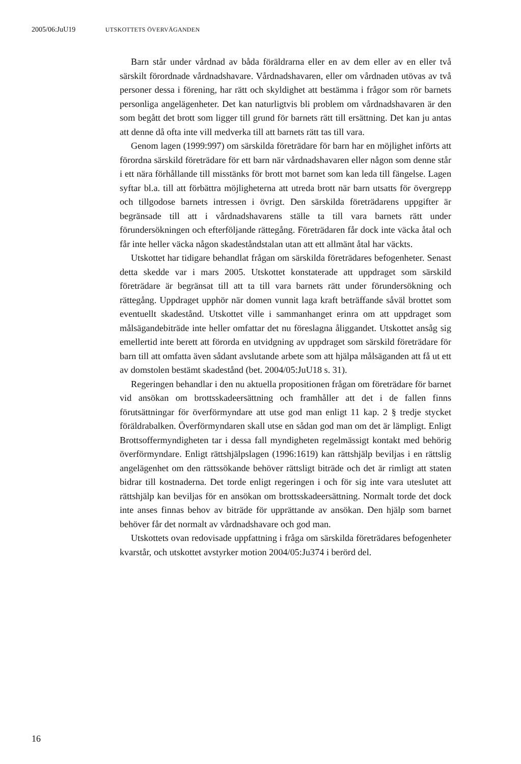2005/06:JuU19 UTSKOTTETS ÖVERVÄGANDEN
Barn står under vårdnad av båda föräldrarna eller en av dem eller av en eller två särskilt förordnade vårdnadshavare. Vårdnadshavaren, eller om vårdnaden utövas av två personer dessa i förening, har rätt och skyldighet att bestämma i frågor som rör barnets personliga angelägenheter. Det kan naturligtvis bli problem om vårdnadshavaren är den som begått det brott som ligger till grund för barnets rätt till ersättning. Det kan ju antas att denne då ofta inte vill medverka till att barnets rätt tas till vara.
Genom lagen (1999:997) om särskilda företrädare för barn har en möjlighet införts att förordna särskild företrädare för ett barn när vårdnadshavaren eller någon som denne står i ett nära förhållande till misstänks för brott mot barnet som kan leda till fängelse. Lagen syftar bl.a. till att förbättra möjligheterna att utreda brott när barn utsatts för övergrepp och tillgodose barnets intressen i övrigt. Den särskilda företrädarens uppgifter är begränsade till att i vårdnadshavarens ställe ta till vara barnets rätt under förundersökningen och efterföljande rättegång. Företrädaren får dock inte väcka åtal och får inte heller väcka någon skadeståndstalan utan att ett allmänt åtal har väckts.
Utskottet har tidigare behandlat frågan om särskilda företrädares befogenheter. Senast detta skedde var i mars 2005. Utskottet konstaterade att uppdraget som särskild företrädare är begränsat till att ta till vara barnets rätt under förundersökning och rättegång. Uppdraget upphör när domen vunnit laga kraft beträffande såväl brottet som eventuellt skadestånd. Utskottet ville i sammanhanget erinra om att uppdraget som målsägandebiträde inte heller omfattar det nu föreslagna åliggandet. Utskottet ansåg sig emellertid inte berett att förorda en utvidgning av uppdraget som särskild företrädare för barn till att omfatta även sådant avslutande arbete som att hjälpa målsäganden att få ut ett av domstolen bestämt skadestånd (bet. 2004/05:JuU18 s. 31).
Regeringen behandlar i den nu aktuella propositionen frågan om företrädare för barnet vid ansökan om brottsskadeersättning och framhåller att det i de fallen finns förutsättningar för överförmyndare att utse god man enligt 11 kap. 2 § tredje stycket föräldrabalken. Överförmyndaren skall utse en sådan god man om det är lämpligt. Enligt Brottsoffermyndigheten tar i dessa fall myndigheten regelmässigt kontakt med behörig överförmyndare. Enligt rättshjälpslagen (1996:1619) kan rättshjälp beviljas i en rättslig angelägenhet om den rättssökande behöver rättsligt biträde och det är rimligt att staten bidrar till kostnaderna. Det torde enligt regeringen i och för sig inte vara uteslutet att rättshjälp kan beviljas för en ansökan om brottsskadeersättning. Normalt torde det dock inte anses finnas behov av biträde för upprättande av ansökan. Den hjälp som barnet behöver får det normalt av vårdnadshavare och god man.
Utskottets ovan redovisade uppfattning i fråga om särskilda företrädares befogenheter kvarstår, och utskottet avstyrker motion 2004/05:Ju374 i berörd del.
16